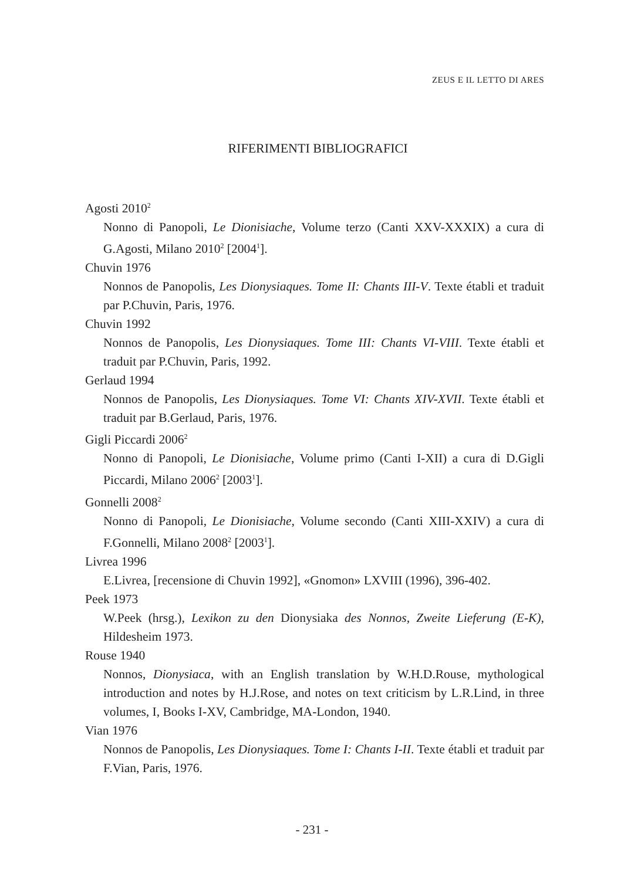ZEUS E IL LETTO DI ARES
RIFERIMENTI BIBLIOGRAFICI
Agosti 2010<sup>2</sup>
Nonno di Panopoli, Le Dionisiache, Volume terzo (Canti XXV-XXXIX) a cura di G.Agosti, Milano 2010<sup>2</sup> [2004<sup>1</sup>].
Chuvin 1976
Nonnos de Panopolis, Les Dionysiaques. Tome II: Chants III-V. Texte établi et traduit par P.Chuvin, Paris, 1976.
Chuvin 1992
Nonnos de Panopolis, Les Dionysiaques. Tome III: Chants VI-VIII. Texte établi et traduit par P.Chuvin, Paris, 1992.
Gerlaud 1994
Nonnos de Panopolis, Les Dionysiaques. Tome VI: Chants XIV-XVII. Texte établi et traduit par B.Gerlaud, Paris, 1976.
Gigli Piccardi 2006<sup>2</sup>
Nonno di Panopoli, Le Dionisiache, Volume primo (Canti I-XII) a cura di D.Gigli Piccardi, Milano 2006<sup>2</sup> [2003<sup>1</sup>].
Gonnelli 2008<sup>2</sup>
Nonno di Panopoli, Le Dionisiache, Volume secondo (Canti XIII-XXIV) a cura di F.Gonnelli, Milano 2008<sup>2</sup> [2003<sup>1</sup>].
Livrea 1996
E.Livrea, [recensione di Chuvin 1992], «Gnomon» LXVIII (1996), 396-402.
Peek 1973
W.Peek (hrsg.), Lexikon zu den Dionysiaka des Nonnos, Zweite Lieferung (E-K), Hildesheim 1973.
Rouse 1940
Nonnos, Dionysiaca, with an English translation by W.H.D.Rouse, mythological introduction and notes by H.J.Rose, and notes on text criticism by L.R.Lind, in three volumes, I, Books I-XV, Cambridge, MA-London, 1940.
Vian 1976
Nonnos de Panopolis, Les Dionysiaques. Tome I: Chants I-II. Texte établi et traduit par F.Vian, Paris, 1976.
- 231 -